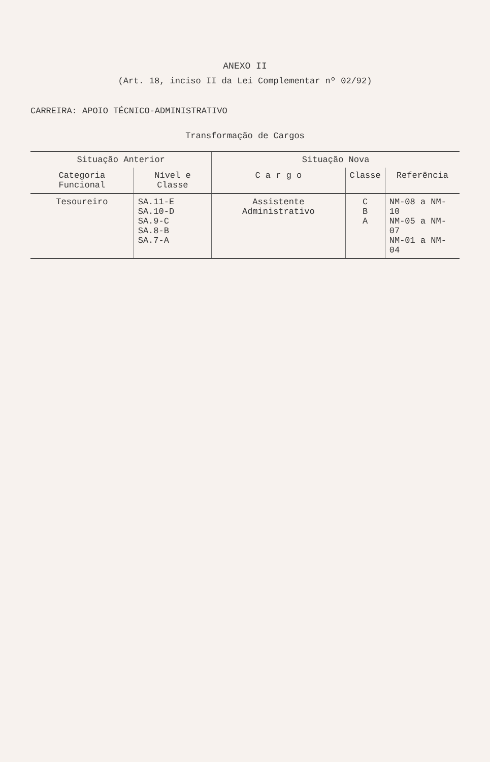ANEXO II
(Art. 18, inciso II da Lei Complementar nº 02/92)
CARREIRA: APOIO TÉCNICO-ADMINISTRATIVO
Transformação de Cargos
| Situação Anterior | | Situação Nova | | |
| --- | --- | --- | --- | --- |
| Categoria Funcional | Nível e Classe | C a r g o | Classe | Referência |
| Tesoureiro | SA.11-E SA.10-D SA.9-C SA.8-B SA.7-A | Assistente Administrativo | C B A | NM-08 a NM-10 NM-05 a NM-07 NM-01 a NM-04 |